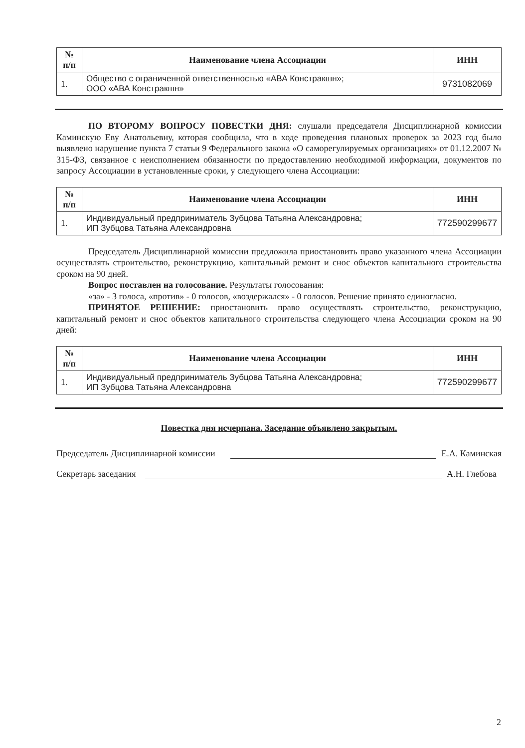| № п/п | Наименование члена Ассоциации | ИНН |
| --- | --- | --- |
| 1. | Общество с ограниченной ответственностью «АВА Констракшн»; ООО «АВА Констракшн» | 9731082069 |
ПО ВТОРОМУ ВОПРОСУ ПОВЕСТКИ ДНЯ: слушали председателя Дисциплинарной комиссии Каминскую Еву Анатольевну, которая сообщила, что в ходе проведения плановых проверок за 2023 год было выявлено нарушение пункта 7 статьи 9 Федерального закона «О саморегулируемых организациях» от 01.12.2007 № 315-ФЗ, связанное с неисполнением обязанности по предоставлению необходимой информации, документов по запросу Ассоциации в установленные сроки, у следующего члена Ассоциации:
| № п/п | Наименование члена Ассоциации | ИНН |
| --- | --- | --- |
| 1. | Индивидуальный предприниматель Зубцова Татьяна Александровна; ИП Зубцова Татьяна Александровна | 772590299677 |
Председатель Дисциплинарной комиссии предложила приостановить право указанного члена Ассоциации осуществлять строительство, реконструкцию, капитальный ремонт и снос объектов капитального строительства сроком на 90 дней.
Вопрос поставлен на голосование. Результаты голосования:
«за» - 3 голоса, «против» - 0 голосов, «воздержался» - 0 голосов. Решение принято единогласно.
ПРИНЯТОЕ РЕШЕНИЕ: приостановить право осуществлять строительство, реконструкцию, капитальный ремонт и снос объектов капитального строительства следующего члена Ассоциации сроком на 90 дней:
| № п/п | Наименование члена Ассоциации | ИНН |
| --- | --- | --- |
| 1. | Индивидуальный предприниматель Зубцова Татьяна Александровна; ИП Зубцова Татьяна Александровна | 772590299677 |
Повестка дня исчерпана. Заседание объявлено закрытым.
Председатель Дисциплинарной комиссии Е.А. Каминская
Секретарь заседания А.Н. Глебова
2